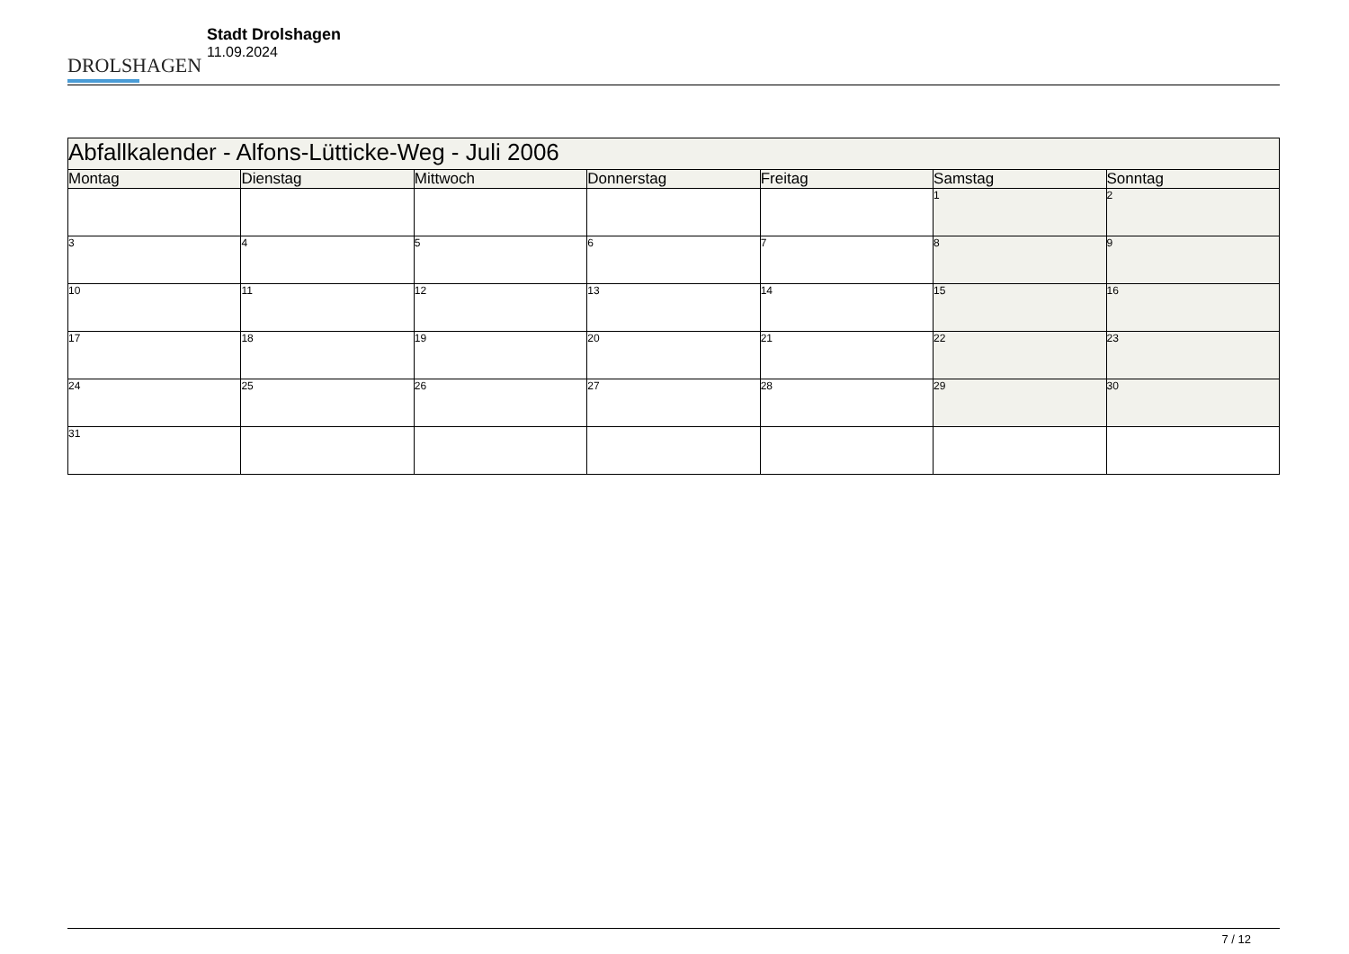DROLSHAGEN
Stadt Drolshagen
11.09.2024
| Abfallkalender - Alfons-Lütticke-Weg - Juli 2006 | | | | | | |
| --- | --- | --- | --- | --- | --- | --- |
| Montag | Dienstag | Mittwoch | Donnerstag | Freitag | Samstag | Sonntag |
| | | | | | 1 | 2 |
| 3 | 4 | 5 | 6 | 7 | 8 | 9 |
| 10 | 11 | 12 | 13 | 14 | 15 | 16 |
| 17 | 18 | 19 | 20 | 21 | 22 | 23 |
| 24 | 25 | 26 | 27 | 28 | 29 | 30 |
| 31 | | | | | | |
7 / 12